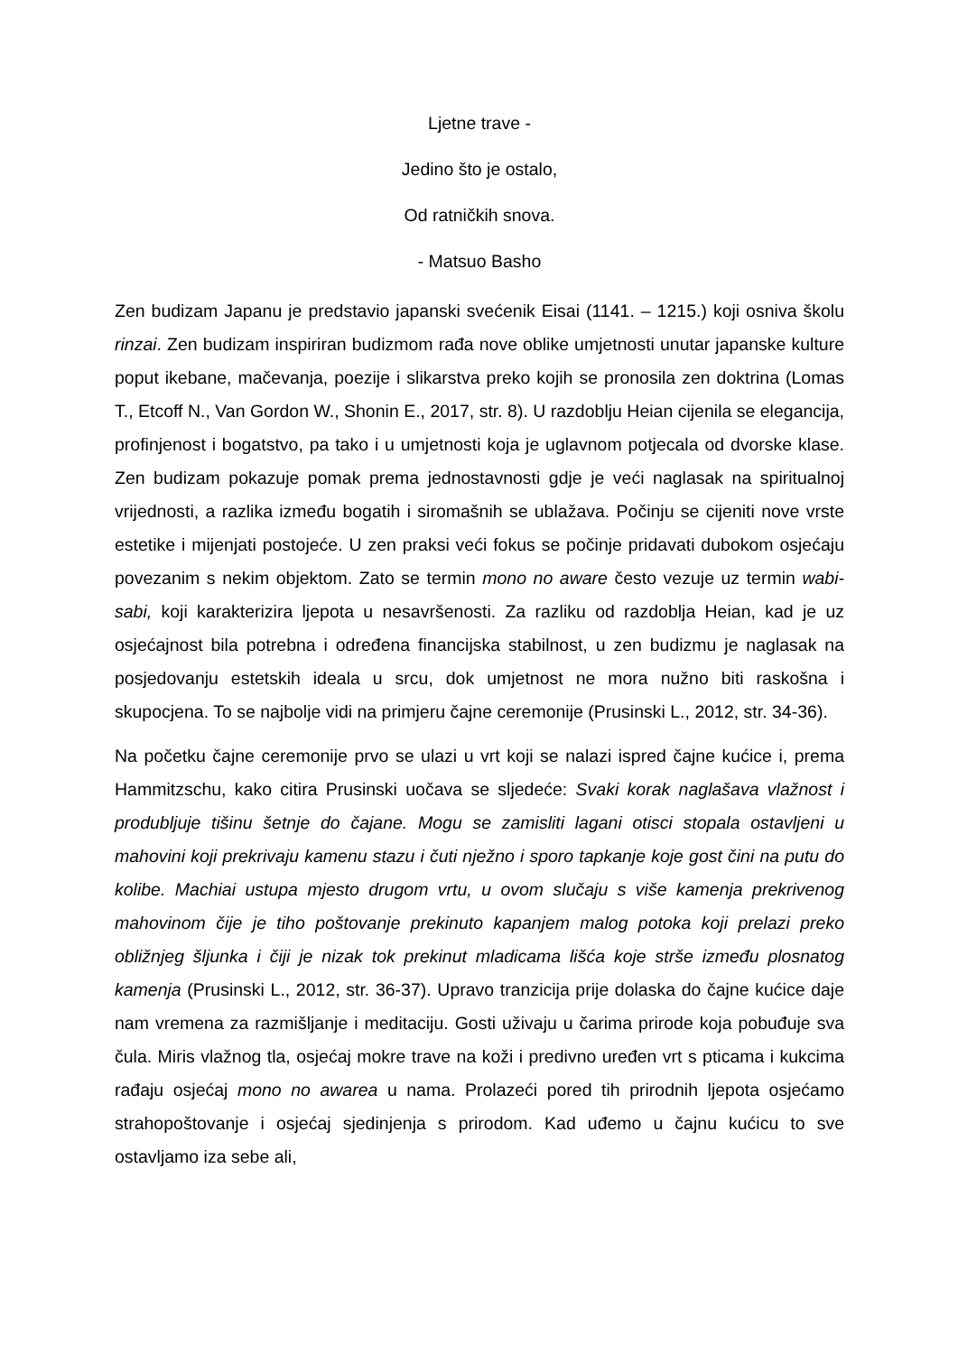Ljetne trave -
Jedino što je ostalo,
Od ratničkih snova.
- Matsuo Basho
Zen budizam Japanu je predstavio japanski svećenik Eisai (1141. – 1215.) koji osniva školu rinzai. Zen budizam inspiriran budizmom rađa nove oblike umjetnosti unutar japanske kulture poput ikebane, mačevanja, poezije i slikarstva preko kojih se pronosila zen doktrina (Lomas T., Etcoff N., Van Gordon W., Shonin E., 2017, str. 8). U razdoblju Heian cijenila se elegancija, profinjenost i bogatstvo, pa tako i u umjetnosti koja je uglavnom potjecala od dvorske klase. Zen budizam pokazuje pomak prema jednostavnosti gdje je veći naglasak na spiritualnoj vrijednosti, a razlika između bogatih i siromašnih se ublažava. Počinju se cijeniti nove vrste estetike i mijenjati postojeće. U zen praksi veći fokus se počinje pridavati dubokom osjećaju povezanim s nekim objektom. Zato se termin mono no aware često vezuje uz termin wabi-sabi, koji karakterizira ljepota u nesavršenosti. Za razliku od razdoblja Heian, kad je uz osjećajnost bila potrebna i određena financijska stabilnost, u zen budizmu je naglasak na posjedovanju estetskih ideala u srcu, dok umjetnost ne mora nužno biti raskošna i skupocjena. To se najbolje vidi na primjeru čajne ceremonije (Prusinski L., 2012, str. 34-36).
Na početku čajne ceremonije prvo se ulazi u vrt koji se nalazi ispred čajne kućice i, prema Hammitzschu, kako citira Prusinski uočava se sljedeće: Svaki korak naglašava vlažnost i produbljuje tišinu šetnje do čajane. Mogu se zamisliti lagani otisci stopala ostavljeni u mahovini koji prekrivaju kamenu stazu i čuti nježno i sporo tapkanje koje gost čini na putu do kolibe. Machiai ustupa mjesto drugom vrtu, u ovom slučaju s više kamenja prekrivenog mahovinom čije je tiho poštovanje prekinuto kapanjem malog potoka koji prelazi preko obližnjeg šljunka i čiji je nizak tok prekinut mladicama lišća koje strše između plosnatog kamenja (Prusinski L., 2012, str. 36-37). Upravo tranzicija prije dolaska do čajne kućice daje nam vremena za razmišljanje i meditaciju. Gosti uživaju u čarima prirode koja pobuđuje sva čula. Miris vlažnog tla, osjećaj mokre trave na koži i predivno uređen vrt s pticama i kukcima rađaju osjećaj mono no awarea u nama. Prolazeći pored tih prirodnih ljepota osjećamo strahopoštovanje i osjećaj sjedinjenja s prirodom. Kad uđemo u čajnu kućicu to sve ostavljamo iza sebe ali,